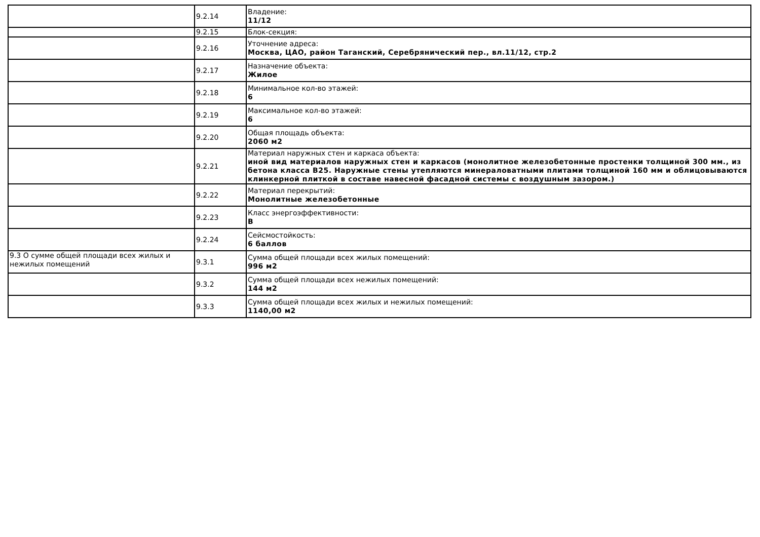| | 9.2.14 | Владение: 11/12 |
| | 9.2.15 | Блок-секция: |
| | 9.2.16 | Уточнение адреса: Москва, ЦАО, район Таганский, Серебрянический пер., вл.11/12, стр.2 |
| | 9.2.17 | Назначение объекта: Жилое |
| | 9.2.18 | Минимальное кол-во этажей: 6 |
| | 9.2.19 | Максимальное кол-во этажей: 6 |
| | 9.2.20 | Общая площадь объекта: 2060 м2 |
| | 9.2.21 | Материал наружных стен и каркаса объекта: иной вид материалов наружных стен и каркасов (монолитное железобетонные простенки толщиной 300 мм., из бетона класса В25. Наружные стены утепляются минераловатными плитами толщиной 160 мм и облицовываются клинкерной плиткой в составе навесной фасадной системы с воздушным зазором.) |
| | 9.2.22 | Материал перекрытий: Монолитные железобетонные |
| | 9.2.23 | Класс энергоэффективности: B |
| | 9.2.24 | Сейсмостойкость: 6 баллов |
| 9.3 О сумме общей площади всех жилых и нежилых помещений | 9.3.1 | Сумма общей площади всех жилых помещений: 996 м2 |
| | 9.3.2 | Сумма общей площади всех нежилых помещений: 144 м2 |
| | 9.3.3 | Сумма общей площади всех жилых и нежилых помещений: 1140,00 м2 |